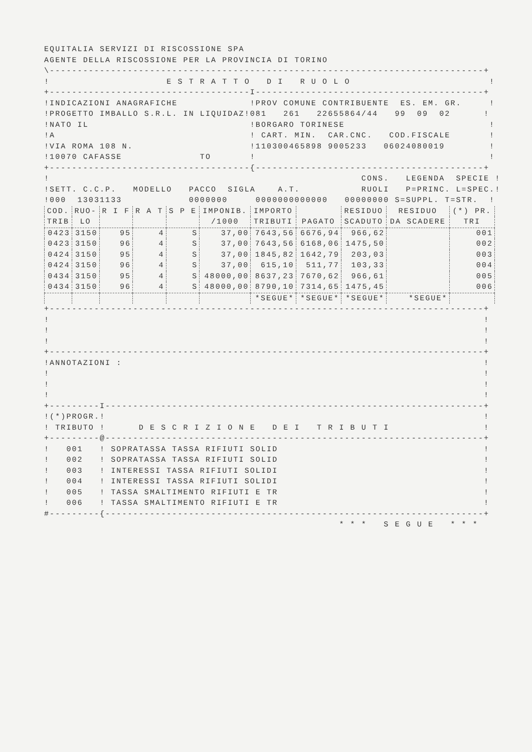EQUITALIA SERVIZI DI RISCOSSIONE SPA
AGENTE DELLA RISCOSSIONE PER LA PROVINCIA DI TORINO
\------------------------------------------------------------------------------+
!                     E S T R A T T O   D I   R U O L O                         !
+------------------------------------I-----------------------------------------+
!INDICAZIONI ANAGRAFICHE             !PROV COMUNE CONTRIBUENTE  ES. EM. GR.     !
!PROGETTO IMBALLO S.R.L. IN LIQUIDAZ!081   261   22655864/44   99  09  02      !
!NATO IL                             !BORGARO TORINESE                          !
!A                                   ! CART. MIN.  CAR.CNC.   COD.FISCALE       !
!VIA ROMA 108 N.                     !110300465898 9005233   06024080019        !
!10070 CAFASSE              TO       !                                          !
+------------------------------------{-----------------------------------------+
!                                                        CONS.   LEGENDA  SPECIE !
!SETT. C.C.P.   MODELLO   PACCO  SIGLA    A.T.           RUOLI   P=PRINC. L=SPEC.!
!000  13031133            0000000     0000000000000   00000000 S=SUPPL. T=STR.  !
| COD. | RUO- | R I F | R A T | S P E | IMPONIB. | IMPORTO | | RESIDUO | RESIDUO | (*) PR. |
| --- | --- | --- | --- | --- | --- | --- | --- | --- | --- | --- |
| TRIB | LO | | | | /1000 | TRIBUTI | PAGATO | SCADUTO | DA SCADERE | TRI |
| 0423 | 3150 | 95 | 4 | S | 37,00 | 7643,56 | 6676,94 | 966,62 | | 001 |
| 0423 | 3150 | 96 | 4 | S | 37,00 | 7643,56 | 6168,06 | 1475,50 | | 002 |
| 0424 | 3150 | 95 | 4 | S | 37,00 | 1845,82 | 1642,79 | 203,03 | | 003 |
| 0424 | 3150 | 96 | 4 | S | 37,00 | 615,10 | 511,77 | 103,33 | | 004 |
| 0434 | 3150 | 95 | 4 | S | 48000,00 | 8637,23 | 7670,62 | 966,61 | | 005 |
| 0434 | 3150 | 96 | 4 | S | 48000,00 | 8790,10 | 7314,65 | 1475,45 | | 006 |
| | | | | | | *SEGUE* | *SEGUE* | *SEGUE* | *SEGUE* | |
+------------------------------------------------------------------------------+
!                                                                              !
!                                                                              !
!                                                                              !
+------------------------------------------------------------------------------+
!ANNOTAZIONI :                                                                 !
!                                                                              !
!                                                                              !
!                                                                              !
+---------I--------------------------------------------------------------------+
!(*)PROGR.!                                                                    !
! TRIBUTO !      D E S C R I Z I O N E   D E I   T R I B U T I                 !
+---------@--------------------------------------------------------------------+
!   001   ! SOPRATASSA TASSA RIFIUTI SOLID                                     !
!   002   ! SOPRATASSA TASSA RIFIUTI SOLID                                     !
!   003   ! INTERESSI TASSA RIFIUTI SOLIDI                                     !
!   004   ! INTERESSI TASSA RIFIUTI SOLIDI                                     !
!   005   ! TASSA SMALTIMENTO RIFIUTI E TR                                     !
!   006   ! TASSA SMALTIMENTO RIFIUTI E TR                                     !
#---------{--------------------------------------------------------------------+
                                                     * * *   S E G U E   * * *